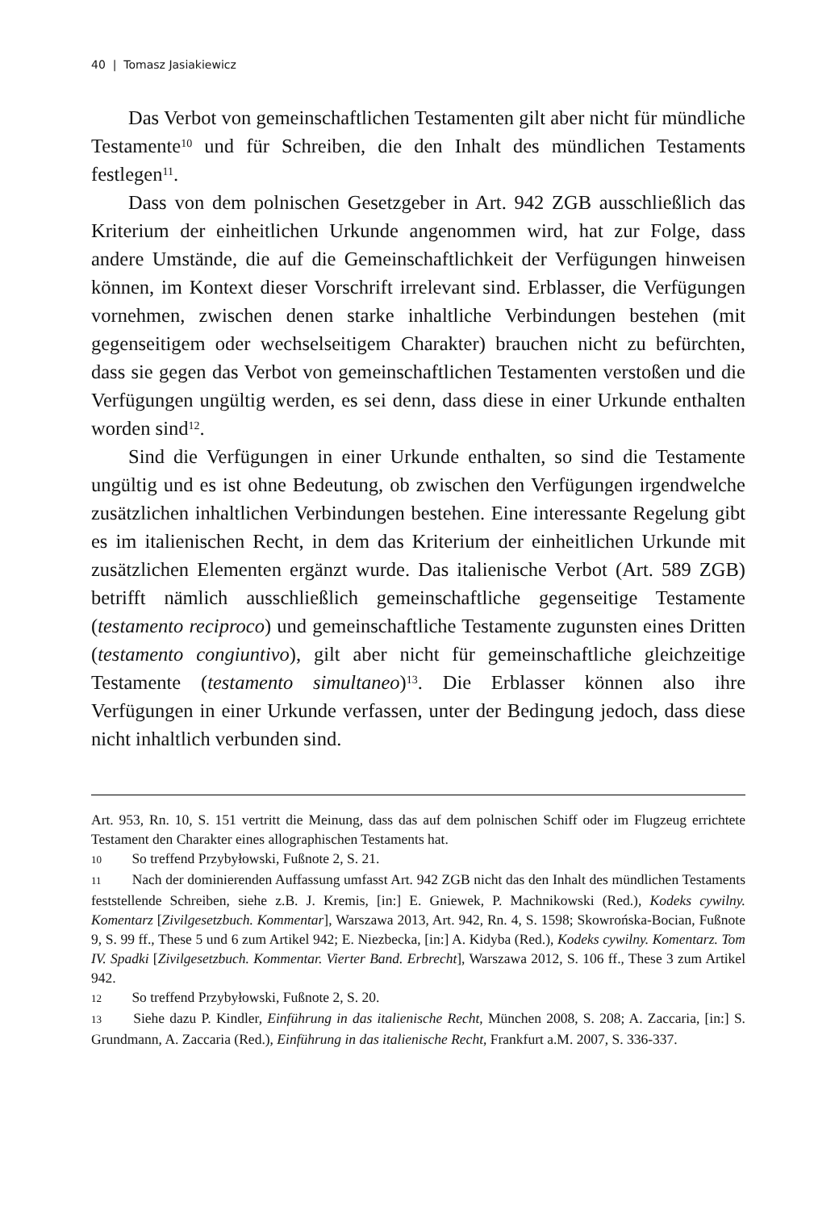40 | Tomasz Jasiakiewicz
Das Verbot von gemeinschaftlichen Testamenten gilt aber nicht für mündliche Testamente<sup>10</sup> und für Schreiben, die den Inhalt des mündlichen Testaments festlegen<sup>11</sup>.
Dass von dem polnischen Gesetzgeber in Art. 942 ZGB ausschließlich das Kriterium der einheitlichen Urkunde angenommen wird, hat zur Folge, dass andere Umstände, die auf die Gemeinschaftlichkeit der Verfügungen hinweisen können, im Kontext dieser Vorschrift irrelevant sind. Erblasser, die Verfügungen vornehmen, zwischen denen starke inhaltliche Verbindungen bestehen (mit gegenseitigem oder wechselseitigem Charakter) brauchen nicht zu befürchten, dass sie gegen das Verbot von gemeinschaftlichen Testamenten verstoßen und die Verfügungen ungültig werden, es sei denn, dass diese in einer Urkunde enthalten worden sind<sup>12</sup>.
Sind die Verfügungen in einer Urkunde enthalten, so sind die Testamente ungültig und es ist ohne Bedeutung, ob zwischen den Verfügungen irgendwelche zusätzlichen inhaltlichen Verbindungen bestehen. Eine interessante Regelung gibt es im italienischen Recht, in dem das Kriterium der einheitlichen Urkunde mit zusätzlichen Elementen ergänzt wurde. Das italienische Verbot (Art. 589 ZGB) betrifft nämlich ausschließlich gemeinschaftliche gegenseitige Testamente (testamento reciproco) und gemeinschaftliche Testamente zugunsten eines Dritten (testamento congiuntivo), gilt aber nicht für gemeinschaftliche gleichzeitige Testamente (testamento simultaneo)<sup>13</sup>. Die Erblasser können also ihre Verfügungen in einer Urkunde verfassen, unter der Bedingung jedoch, dass diese nicht inhaltlich verbunden sind.
Art. 953, Rn. 10, S. 151 vertritt die Meinung, dass das auf dem polnischen Schiff oder im Flugzeug errichtete Testament den Charakter eines allographischen Testaments hat.
10 So treffend Przybyłowski, Fußnote 2, S. 21.
11 Nach der dominierenden Auffassung umfasst Art. 942 ZGB nicht das den Inhalt des mündlichen Testaments feststellende Schreiben, siehe z.B. J. Kremis, [in:] E. Gniewek, P. Machnikowski (Red.), Kodeks cywilny. Komentarz [Zivilgesetzbuch. Kommentar], Warszawa 2013, Art. 942, Rn. 4, S. 1598; Skowrońska-Bocian, Fußnote 9, S. 99 ff., These 5 und 6 zum Artikel 942; E. Niezbecka, [in:] A. Kidyba (Red.), Kodeks cywilny. Komentarz. Tom IV. Spadki [Zivilgesetzbuch. Kommentar. Vierter Band. Erbrecht], Warszawa 2012, S. 106 ff., These 3 zum Artikel 942.
12 So treffend Przybyłowski, Fußnote 2, S. 20.
13 Siehe dazu P. Kindler, Einführung in das italienische Recht, München 2008, S. 208; A. Zaccaria, [in:] S. Grundmann, A. Zaccaria (Red.), Einführung in das italienische Recht, Frankfurt a.M. 2007, S. 336-337.